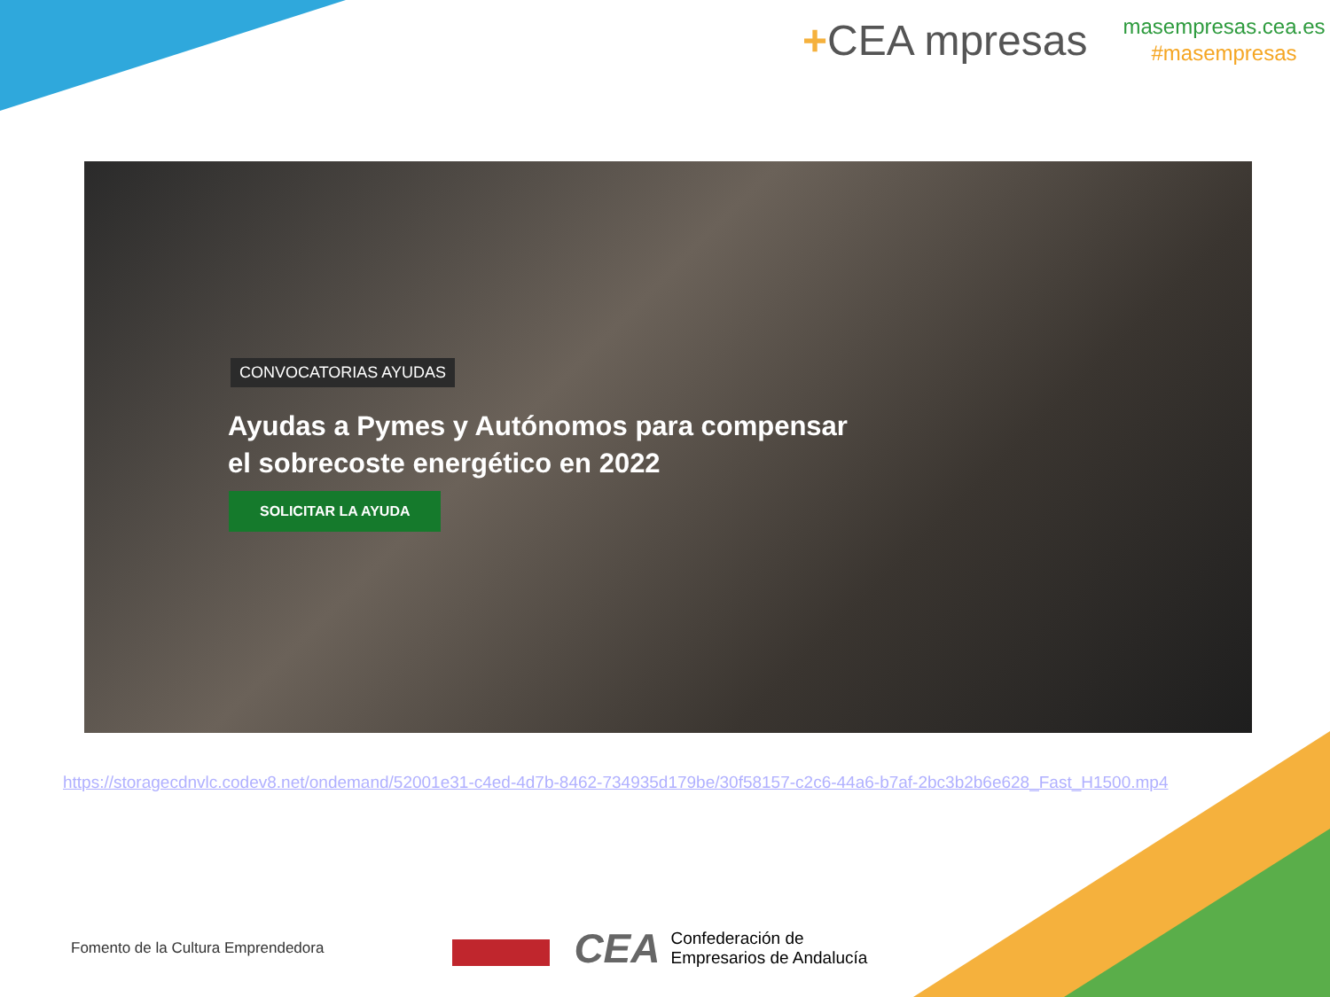+CEA mpresas
masempresas.cea.es
#masempresas
CONVOCATORIAS AYUDAS
Ayudas a Pymes y Autónomos para compensar el sobrecoste energético en 2022
SOLICITAR LA AYUDA
https://storagecdnvlc.codev8.net/ondemand/52001e31-c4ed-4d7b-8462-734935d179be/30f58157-c2c6-44a6-b7af-2bc3b2b6e628_Fast_H1500.mp4
Fomento de la Cultura Emprendedora
CEA Confederación de
Empresarios de Andalucía